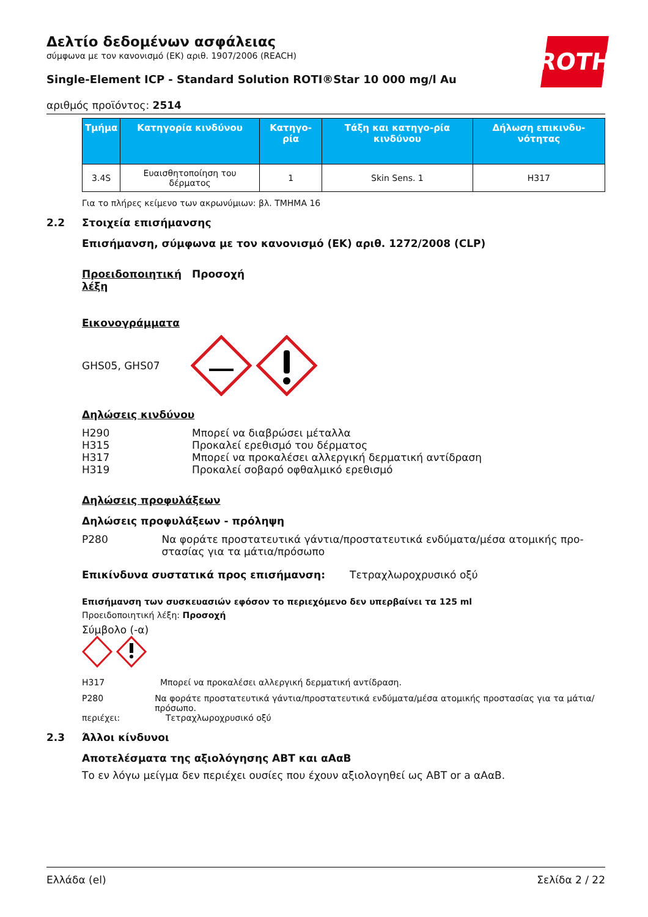ROTH
Δελτίο δεδομένων ασφάλειας
σύμφωνα με τον κανονισμό (ΕΚ) αριθ. 1907/2006 (REACH)
Single-Element ICP - Standard Solution ROTI®Star 10 000 mg/l Au
αριθμός προϊόντος: 2514
| Τμήμα | Κατηγορία κινδύνου | Κατηγο-ρία | Τάξη και κατηγο-ρία κινδύνου | Δήλωση επικινδυ-νότητας |
| --- | --- | --- | --- | --- |
| 3.4S | Ευαισθητοποίηση του δέρματος | 1 | Skin Sens. 1 | H317 |
Για το πλήρες κείμενο των ακρωνύμιων: βλ. ΤΜΗΜΑ 16
2.2 Στοιχεία επισήμανσης
Επισήμανση, σύμφωνα με τον κανονισμό (ΕΚ) αριθ. 1272/2008 (CLP)
Προειδοποιητική λέξη
Προσοχή
Εικονογράμματα
GHS05, GHS07
Δηλώσεις κινδύνου
H290 Μπορεί να διαβρώσει μέταλλα
H315 Προκαλεί ερεθισμό του δέρματος
H317 Μπορεί να προκαλέσει αλλεργική δερματική αντίδραση
H319 Προκαλεί σοβαρό οφθαλμικό ερεθισμό
Δηλώσεις προφυλάξεων
Δηλώσεις προφυλάξεων - πρόληψη
P280 Να φοράτε προστατευτικά γάντια/προστατευτικά ενδύματα/μέσα ατομικής προ-στασίας για τα μάτια/πρόσωπο
Επικίνδυνα συστατικά προς επισήμανση: Τετραχλωροχρυσικό οξύ
Επισήμανση των συσκευασιών εφόσον το περιεχόμενο δεν υπερβαίνει τα 125 ml
Προειδοποιητική λέξη: Προσοχή
Σύμβολο (-α)
H317 Μπορεί να προκαλέσει αλλεργική δερματική αντίδραση.
P280 Να φοράτε προστατευτικά γάντια/προστατευτικά ενδύματα/μέσα ατομικής προστασίας για τα μάτια/ πρόσωπο.
περιέχει: Τετραχλωροχρυσικό οξύ
2.3 Άλλοι κίνδυνοι
Αποτελέσματα της αξιολόγησης ΑΒΤ και αΑαΒ
Το εν λόγω μείγμα δεν περιέχει ουσίες που έχουν αξιολογηθεί ως ΑΒΤ or a αΑαΒ.
Ελλάδα (el) Σελίδα 2 / 22